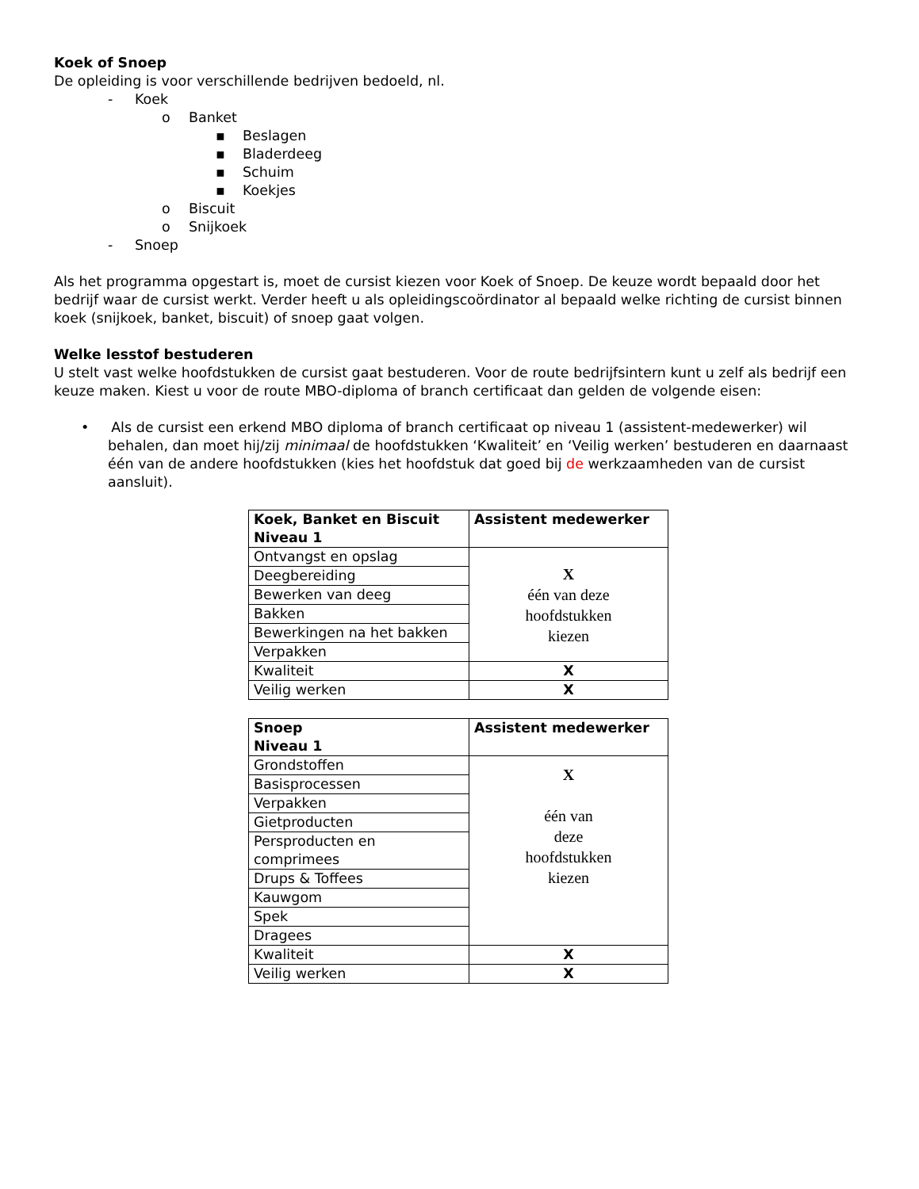Koek of Snoep
De opleiding is voor verschillende bedrijven bedoeld, nl.
- Koek
o Banket
▪ Beslagen
▪ Bladerdeeg
▪ Schuim
▪ Koekjes
o Biscuit
o Snijkoek
- Snoep
Als het programma opgestart is, moet de cursist kiezen voor Koek of Snoep. De keuze wordt bepaald door het bedrijf waar de cursist werkt. Verder heeft u als opleidingscoördinator al bepaald welke richting de cursist binnen koek (snijkoek, banket, biscuit) of snoep gaat volgen.
Welke lesstof bestuderen
U stelt vast welke hoofdstukken de cursist gaat bestuderen. Voor de route bedrijfsintern kunt u zelf als bedrijf een keuze maken. Kiest u voor de route MBO-diploma of branch certificaat dan gelden de volgende eisen:
• Als de cursist een erkend MBO diploma of branch certificaat op niveau 1 (assistent-medewerker) wil behalen, dan moet hij/zij minimaal de hoofdstukken ‘Kwaliteit’ en ‘Veilig werken’ bestuderen en daarnaast één van de andere hoofdstukken (kies het hoofdstuk dat goed bij de werkzaamheden van de cursist aansluit).
| Koek, Banket en Biscuit Niveau 1 | Assistent medewerker |
| --- | --- |
| Ontvangst en opslag | X één van deze hoofdstukken kiezen |
| Deegbereiding | |
| Bewerken van deeg | |
| Bakken | |
| Bewerkingen na het bakken | |
| Verpakken | |
| Kwaliteit | X |
| Veilig werken | X |
| Snoep Niveau 1 | Assistent medewerker |
| --- | --- |
| Grondstoffen | X één van deze hoofdstukken kiezen |
| Basisprocessen | |
| Verpakken | |
| Gietproducten | |
| Persproducten en comprimees | |
| Drups & Toffees | |
| Kauwgom | |
| Spek | |
| Dragees | |
| Kwaliteit | X |
| Veilig werken | X |